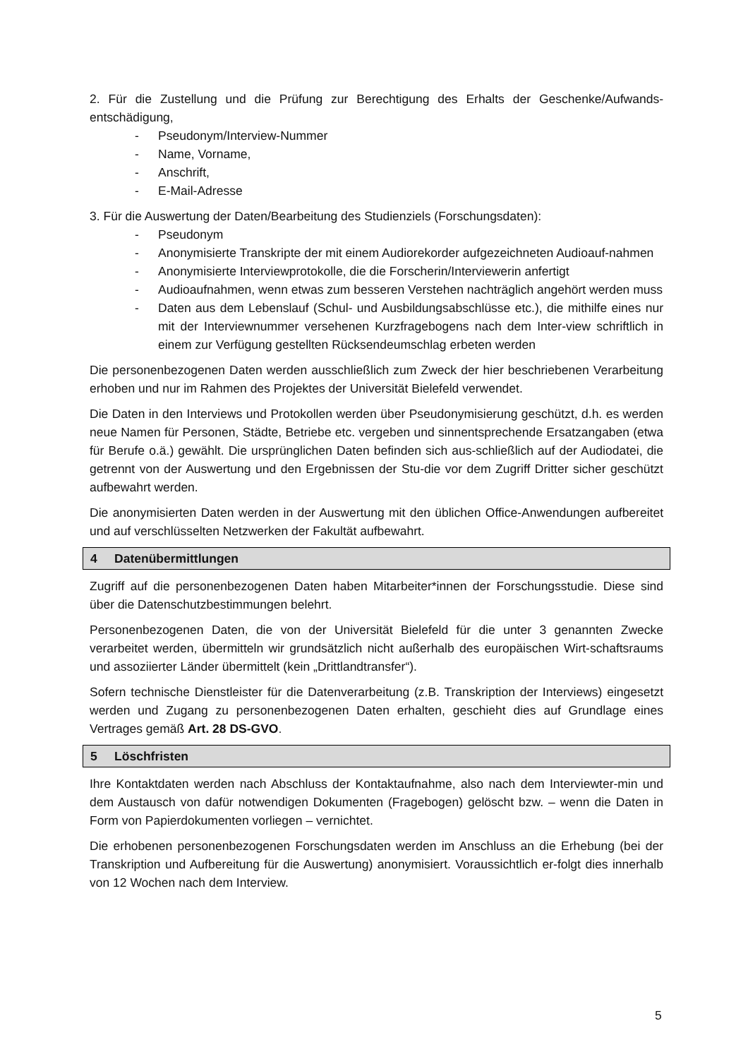2. Für die Zustellung und die Prüfung zur Berechtigung des Erhalts der Geschenke/Aufwands-entschädigung,
- Pseudonym/Interview-Nummer
- Name, Vorname,
- Anschrift,
- E-Mail-Adresse
3. Für die Auswertung der Daten/Bearbeitung des Studienziels (Forschungsdaten):
- Pseudonym
- Anonymisierte Transkripte der mit einem Audiorekorder aufgezeichneten Audioauf-nahmen
- Anonymisierte Interviewprotokolle, die die Forscherin/Interviewerin anfertigt
- Audioaufnahmen, wenn etwas zum besseren Verstehen nachträglich angehört werden muss
- Daten aus dem Lebenslauf (Schul- und Ausbildungsabschlüsse etc.), die mithilfe eines nur mit der Interviewnummer versehenen Kurzfragebogens nach dem Inter-view schriftlich in einem zur Verfügung gestellten Rücksendeumschlag erbeten werden
Die personenbezogenen Daten werden ausschließlich zum Zweck der hier beschriebenen Verarbeitung erhoben und nur im Rahmen des Projektes der Universität Bielefeld verwendet.
Die Daten in den Interviews und Protokollen werden über Pseudonymisierung geschützt, d.h. es werden neue Namen für Personen, Städte, Betriebe etc. vergeben und sinnentsprechende Ersatzangaben (etwa für Berufe o.ä.) gewählt. Die ursprünglichen Daten befinden sich aus-schließlich auf der Audiodatei, die getrennt von der Auswertung und den Ergebnissen der Stu-die vor dem Zugriff Dritter sicher geschützt aufbewahrt werden.
Die anonymisierten Daten werden in der Auswertung mit den üblichen Office-Anwendungen aufbereitet und auf verschlüsselten Netzwerken der Fakultät aufbewahrt.
4 Datenübermittlungen
Zugriff auf die personenbezogenen Daten haben Mitarbeiter*innen der Forschungsstudie. Diese sind über die Datenschutzbestimmungen belehrt.
Personenbezogenen Daten, die von der Universität Bielefeld für die unter 3 genannten Zwecke verarbeitet werden, übermitteln wir grundsätzlich nicht außerhalb des europäischen Wirt-schaftsraums und assoziierter Länder übermittelt (kein „Drittlandtransfer“).
Sofern technische Dienstleister für die Datenverarbeitung (z.B. Transkription der Interviews) eingesetzt werden und Zugang zu personenbezogenen Daten erhalten, geschieht dies auf Grundlage eines Vertrages gemäß Art. 28 DS-GVO.
5 Löschfristen
Ihre Kontaktdaten werden nach Abschluss der Kontaktaufnahme, also nach dem Interviewter-min und dem Austausch von dafür notwendigen Dokumenten (Fragebogen) gelöscht bzw. – wenn die Daten in Form von Papierdokumenten vorliegen – vernichtet.
Die erhobenen personenbezogenen Forschungsdaten werden im Anschluss an die Erhebung (bei der Transkription und Aufbereitung für die Auswertung) anonymisiert. Voraussichtlich er-folgt dies innerhalb von 12 Wochen nach dem Interview.
5